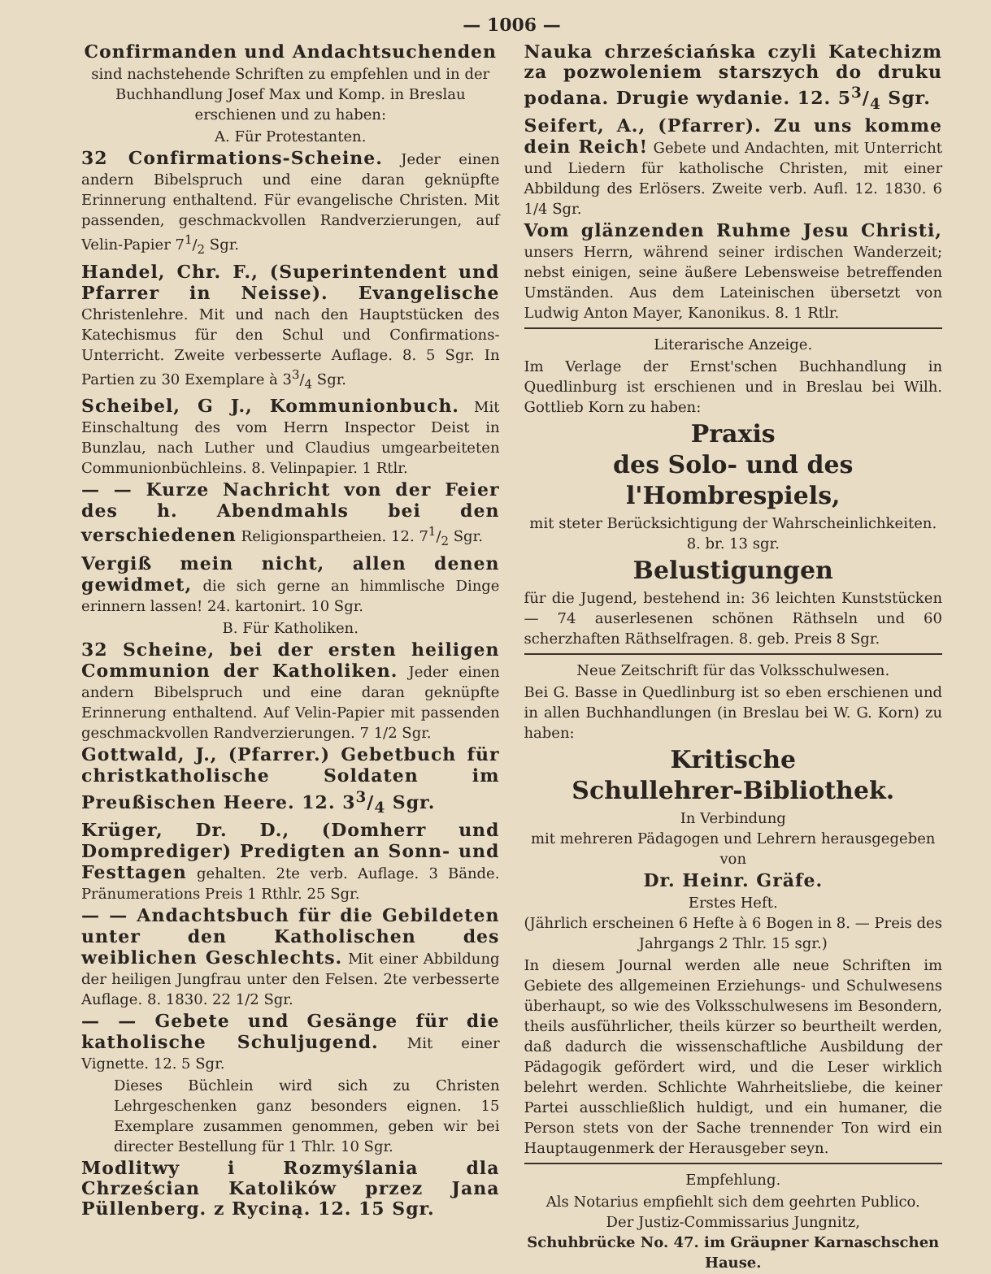— 1006 —
Confirmanden und Andachtsuchenden
sind nachstehende Schriften zu empfehlen und in der Buchhandlung Josef Max und Komp. in Breslau erschienen und zu haben:
A. Für Protestanten.
32 Confirmations-Scheine. Jeder einen andern Bibelspruch und eine daran geknüpfte Erinnerung enthaltend. Für evangelische Christen. Mit passenden, geschmackvollen Randverzierungen, auf Velin-Papier 71/2 Sgr.
Handel, Chr. F., (Superintendent und Pfarrer in Neisse). Evangelische Christenlehre. Mit und nach den Hauptstücken des Katechismus für den Schul und Confirmations-Unterricht. Zweite verbesserte Auflage. 8. 5 Sgr. In Partien zu 30 Exemplare à 33/4 Sgr.
Scheibel, G J., Kommunionbuch. Mit Einschaltung des vom Herrn Inspector Deist in Bunzlau, nach Luther und Claudius umgearbeiteten Communionbüchleins. 8. Velinpapier. 1 Rtlr.
— — Kurze Nachricht von der Feier des h. Abendmahls bei den verschiedenen Religionspartheien. 12. 71/2 Sgr.
Vergiß mein nicht, allen denen gewidmet, die sich gerne an himmlische Dinge erinnern lassen! 24. kartonirt. 10 Sgr.
B. Für Katholiken.
32 Scheine, bei der ersten heiligen Communion der Katholiken. Jeder einen andern Bibelspruch und eine daran geknüpfte Erinnerung enthaltend. Auf Velin-Papier mit passenden geschmackvollen Randverzierungen. 7 1/2 Sgr.
Gottwald, J., (Pfarrer.) Gebetbuch für christkatholische Soldaten im Preußischen Heere. 12. 33/4 Sgr.
Krüger, Dr. D., (Domherr und Domprediger) Predigten an Sonn- und Festtagen gehalten. 2te verb. Auflage. 3 Bände. Pränumerations Preis 1 Rthlr. 25 Sgr.
— — Andachtsbuch für die Gebildeten unter den Katholischen des weiblichen Geschlechts. Mit einer Abbildung der heiligen Jungfrau unter den Felsen. 2te verbesserte Auflage. 8. 1830. 22 1/2 Sgr.
— — Gebete und Gesänge für die katholische Schuljugend. Mit einer Vignette. 12. 5 Sgr.
Dieses Büchlein wird sich zu Christen Lehrgeschenken ganz besonders eignen. 15 Exemplare zusammen genommen, geben wir bei directer Bestellung für 1 Thlr. 10 Sgr.
Modlitwy i Rozmyślania dla Chrześcian Katolików przez Jana Püllenberg. z Ryciną. 12. 15 Sgr.
Nauka chrześciańska czyli Katechizm za pozwoleniem starszych do druku podana. Drugie wydanie. 12. 53/4 Sgr.
Seifert, A., (Pfarrer). Zu uns komme dein Reich! Gebete und Andachten, mit Unterricht und Liedern für katholische Christen, mit einer Abbildung des Erlösers. Zweite verb. Aufl. 12. 1830. 6 1/4 Sgr.
Vom glänzenden Ruhme Jesu Christi, unsers Herrn, während seiner irdischen Wanderzeit; nebst einigen, seine äußere Lebensweise betreffenden Umständen. Aus dem Lateinischen übersetzt von Ludwig Anton Mayer, Kanonikus. 8. 1 Rtlr.
Literarische Anzeige.
Im Verlage der Ernst'schen Buchhandlung in Quedlinburg ist erschienen und in Breslau bei Wilh. Gottlieb Korn zu haben:
Praxis
des Solo- und des l'Hombrespiels,
mit steter Berücksichtigung der Wahrscheinlichkeiten. 8. br. 13 sgr.
Belustigungen
für die Jugend, bestehend in: 36 leichten Kunststücken — 74 auserlesenen schönen Räthseln und 60 scherzhaften Räthselfragen. 8. geb. Preis 8 Sgr.
Neue Zeitschrift für das Volksschulwesen.
Bei G. Basse in Quedlinburg ist so eben erschienen und in allen Buchhandlungen (in Breslau bei W. G. Korn) zu haben:
Kritische
Schullehrer-Bibliothek.
In Verbindung
mit mehreren Pädagogen und Lehrern herausgegeben
von
Dr. Heinr. Gräfe.
Erstes Heft.
(Jährlich erscheinen 6 Hefte à 6 Bogen in 8. — Preis des Jahrgangs 2 Thlr. 15 sgr.)
In diesem Journal werden alle neue Schriften im Gebiete des allgemeinen Erziehungs- und Schulwesens überhaupt, so wie des Volksschulwesens im Besondern, theils ausführlicher, theils kürzer so beurtheilt werden, daß dadurch die wissenschaftliche Ausbildung der Pädagogik gefördert wird, und die Leser wirklich belehrt werden. Schlichte Wahrheitsliebe, die keiner Partei ausschließlich huldigt, und ein humaner, die Person stets von der Sache trennender Ton wird ein Hauptaugenmerk der Herausgeber seyn.
Empfehlung.
Als Notarius empfiehlt sich dem geehrten Publico.
Der Justiz-Commissarius Jungnitz,
Schuhbrücke No. 47. im Gräupner Karnaschschen Hause.